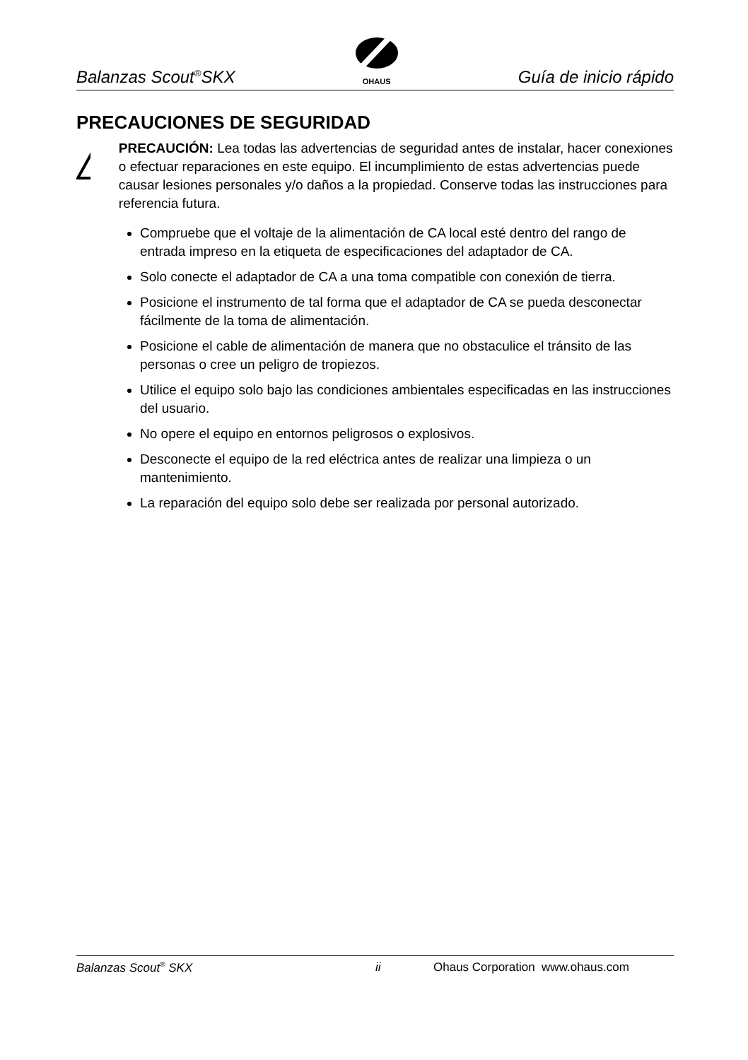Balanzas Scout<sup>®</sup>SKX
OHAUS
Guía de inicio rápido
PRECAUCIONES DE SEGURIDAD
PRECAUCIÓN: Lea todas las advertencias de seguridad antes de instalar, hacer conexiones o efectuar reparaciones en este equipo. El incumplimiento de estas advertencias puede causar lesiones personales y/o daños a la propiedad. Conserve todas las instrucciones para referencia futura.
Compruebe que el voltaje de la alimentación de CA local esté dentro del rango de entrada impreso en la etiqueta de especificaciones del adaptador de CA.
Solo conecte el adaptador de CA a una toma compatible con conexión de tierra.
Posicione el instrumento de tal forma que el adaptador de CA se pueda desconectar fácilmente de la toma de alimentación.
Posicione el cable de alimentación de manera que no obstaculice el tránsito de las personas o cree un peligro de tropiezos.
Utilice el equipo solo bajo las condiciones ambientales especificadas en las instrucciones del usuario.
No opere el equipo en entornos peligrosos o explosivos.
Desconecte el equipo de la red eléctrica antes de realizar una limpieza o un mantenimiento.
La reparación del equipo solo debe ser realizada por personal autorizado.
Balanzas Scout<sup>®</sup> SKX ii Ohaus Corporation www.ohaus.com